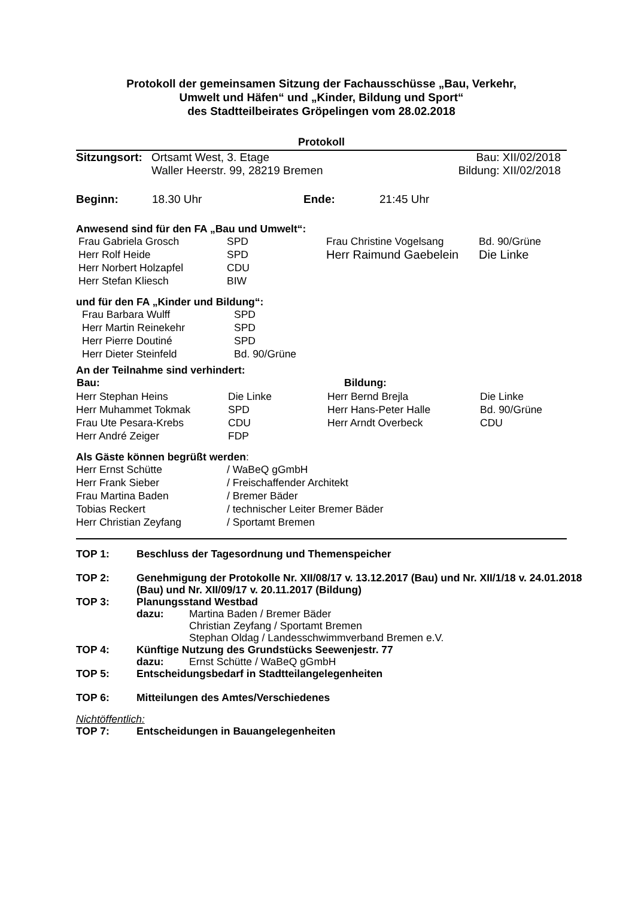Protokoll der gemeinsamen Sitzung der Fachausschüsse „Bau, Verkehr,
Umwelt und Häfen“ und „Kinder, Bildung und Sport“
des Stadtteilbeirates Gröpelingen vom 28.02.2018
Protokoll
| Sitzungsort: | Ortsamt West, 3. Etage | Bau: XII/02/2018 |
| | Waller Heerstr. 99, 28219 Bremen | Bildung: XII/02/2018 |
| Beginn: | 18.30 Uhr | Ende: | 21:45 Uhr |
Anwesend sind für den FA „Bau und Umwelt“:
| Frau Gabriela Grosch | SPD | Frau Christine Vogelsang | Bd. 90/Grüne |
| Herr Rolf Heide | SPD | Herr Raimund Gaebelein | Die Linke |
| Herr Norbert Holzapfel | CDU | | |
| Herr Stefan Kliesch | BIW | | |
und für den FA „Kinder und Bildung“:
| Frau Barbara Wulff | SPD |
| Herr Martin Reinekehr | SPD |
| Herr Pierre Doutiné | SPD |
| Herr Dieter Steinfeld | Bd. 90/Grüne |
An der Teilnahme sind verhindert:
| Bau: | | Bildung: | |
| --- | --- | --- | --- |
| Herr Stephan Heins | Die Linke | Herr Bernd Brejla | Die Linke |
| Herr Muhammet Tokmak | SPD | Herr Hans-Peter Halle | Bd. 90/Grüne |
| Frau Ute Pesara-Krebs | CDU | Herr Arndt Overbeck | CDU |
| Herr André Zeiger | FDP | | |
Als Gäste können begrüßt werden:
| Herr Ernst Schütte | / WaBeQ gGmbH |
| Herr Frank Sieber | / Freischaffender Architekt |
| Frau Martina Baden | / Bremer Bäder |
| Tobias Reckert | / technischer Leiter Bremer Bäder |
| Herr Christian Zeyfang | / Sportamt Bremen |
| TOP 1: | Beschluss der Tagesordnung und Themenspeicher |
| TOP 2: | Genehmigung der Protokolle Nr. XII/08/17 v. 13.12.2017 (Bau) und Nr. XII/1/18 v. 24.01.2018 (Bau) und Nr. XII/09/17 v. 20.11.2017 (Bildung) |
| TOP 3: | Planungsstand Westbad / dazu: / Martina Baden / Bremer Bäder Christian Zeyfang / Sportamt Bremen Stephan Oldag / Landesschwimmverband Bremen e.V. / |
| TOP 4: | Künftige Nutzung des Grundstücks Seewenjestr. 77 / dazu: / Ernst Schütte / WaBeQ gGmbH / |
| TOP 5: | Entscheidungsbedarf in Stadtteilangelegenheiten |
| TOP 6: | Mitteilungen des Amtes/Verschiedenes |
| Nichtöffentlich: | |
| TOP 7: | Entscheidungen in Bauangelegenheiten |